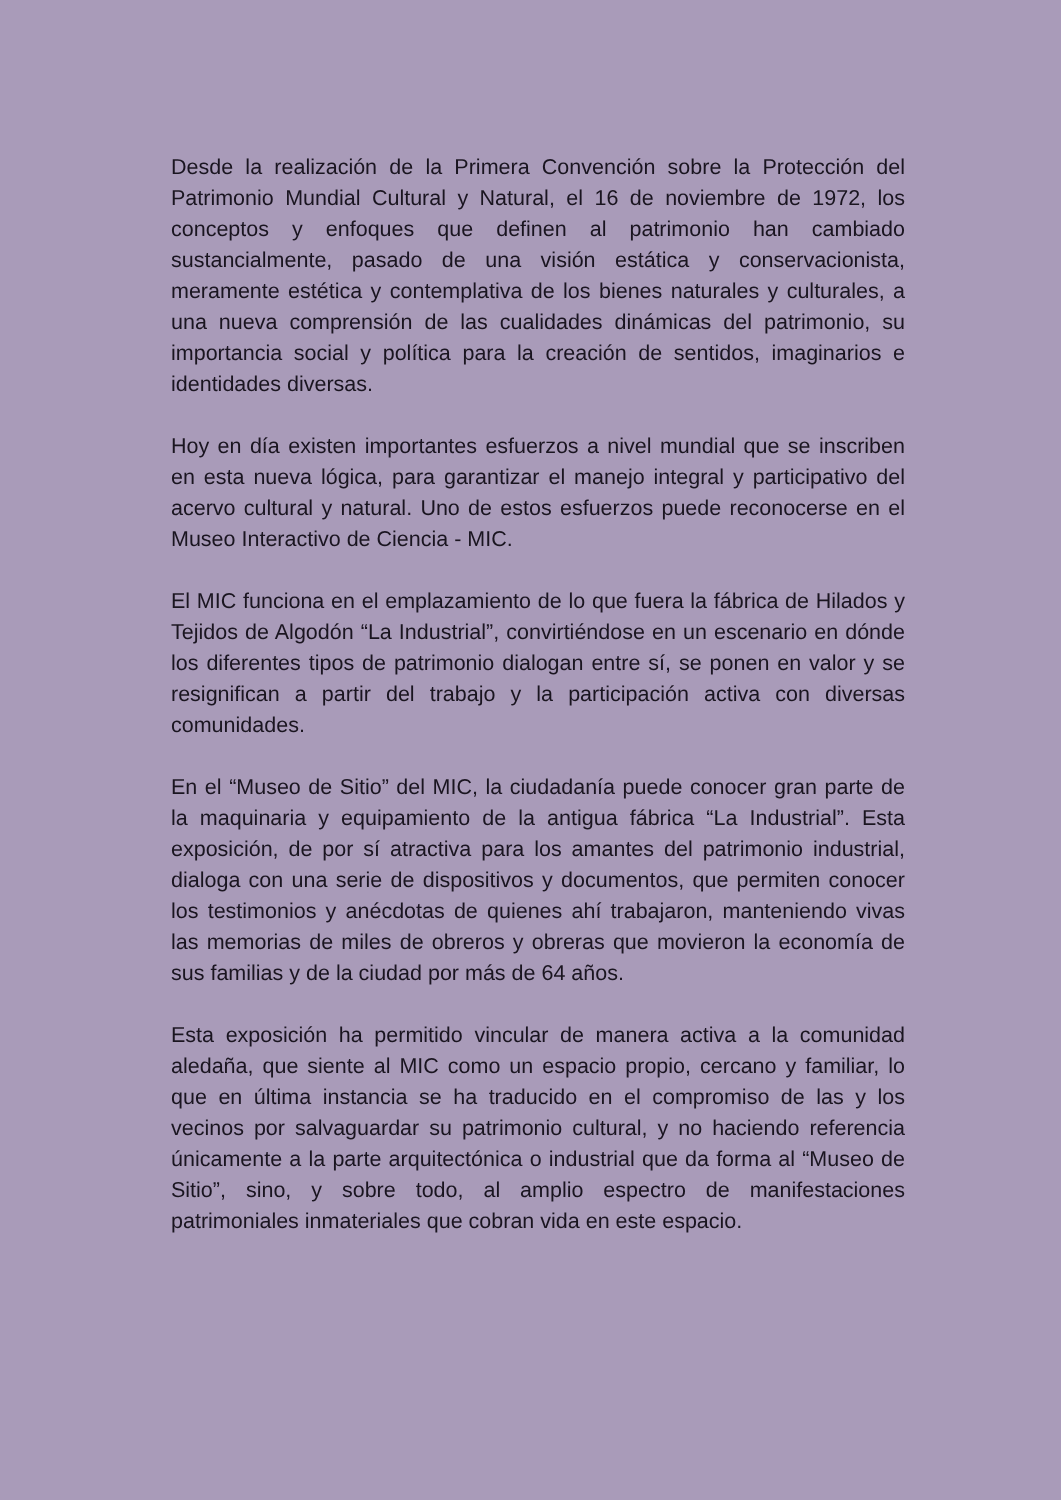Desde la realización de la Primera Convención sobre la Protección del Patrimonio Mundial Cultural y Natural, el 16 de noviembre de 1972, los conceptos y enfoques que definen al patrimonio han cambiado sustancialmente, pasado de una visión estática y conservacionista, meramente estética y contemplativa de los bienes naturales y culturales, a una nueva comprensión de las cualidades dinámicas del patrimonio, su importancia social y política para la creación de sentidos, imaginarios e identidades diversas.
Hoy en día existen importantes esfuerzos a nivel mundial que se inscriben en esta nueva lógica, para garantizar el manejo integral y participativo del acervo cultural y natural. Uno de estos esfuerzos puede reconocerse en el Museo Interactivo de Ciencia - MIC.
El MIC funciona en el emplazamiento de lo que fuera la fábrica de Hilados y Tejidos de Algodón “La Industrial”, convirtiéndose en un escenario en dónde los diferentes tipos de patrimonio dialogan entre sí, se ponen en valor y se resignifican a partir del trabajo y la participación activa con diversas comunidades.
En el “Museo de Sitio” del MIC, la ciudadanía puede conocer gran parte de la maquinaria y equipamiento de la antigua fábrica “La Industrial”. Esta exposición, de por sí atractiva para los amantes del patrimonio industrial, dialoga con una serie de dispositivos y documentos, que permiten conocer los testimonios y anécdotas de quienes ahí trabajaron, manteniendo vivas las memorias de miles de obreros y obreras que movieron la economía de sus familias y de la ciudad por más de 64 años.
Esta exposición ha permitido vincular de manera activa a la comunidad aledaña, que siente al MIC como un espacio propio, cercano y familiar, lo que en última instancia se ha traducido en el compromiso de las y los vecinos por salvaguardar su patrimonio cultural, y no haciendo referencia únicamente a la parte arquitectónica o industrial que da forma al “Museo de Sitio”, sino, y sobre todo, al amplio espectro de manifestaciones patrimoniales inmateriales que cobran vida en este espacio.